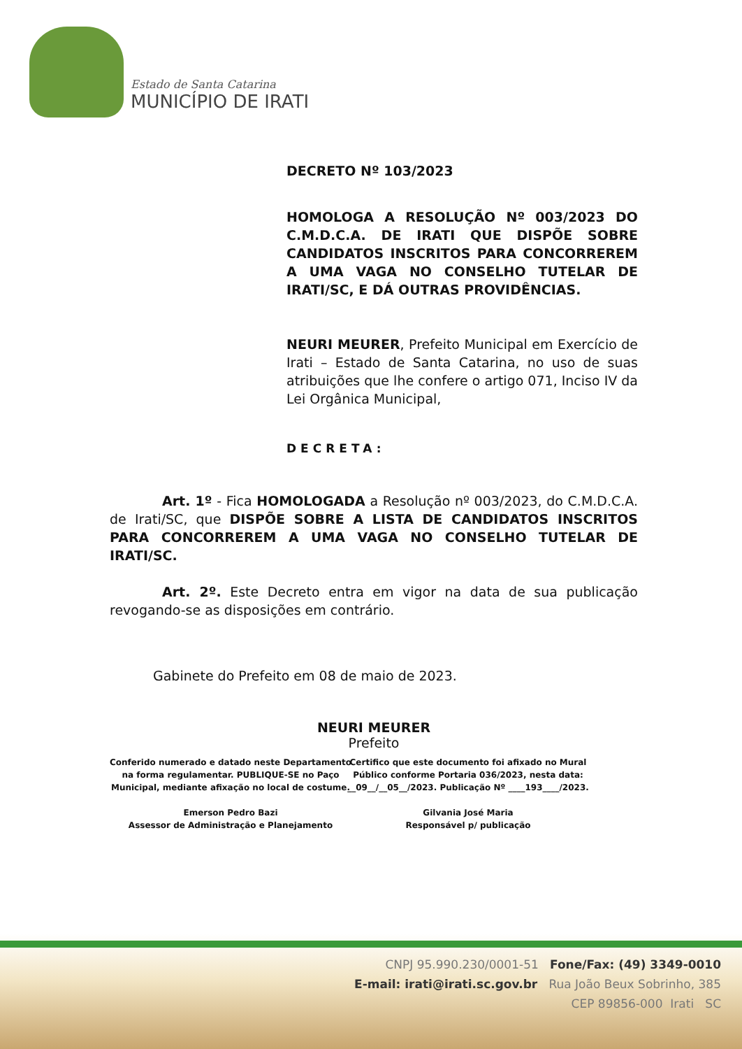Estado de Santa Catarina
MUNICÍPIO DE IRATI
DECRETO Nº 103/2023
HOMOLOGA A RESOLUÇÃO Nº 003/2023 DO C.M.D.C.A. DE IRATI QUE DISPÕE SOBRE CANDIDATOS INSCRITOS PARA CONCORREREM A UMA VAGA NO CONSELHO TUTELAR DE IRATI/SC, E DÁ OUTRAS PROVIDÊNCIAS.
NEURI MEURER, Prefeito Municipal em Exercício de Irati – Estado de Santa Catarina, no uso de suas atribuições que lhe confere o artigo 071, Inciso IV da Lei Orgânica Municipal,
DECRETA:
Art. 1º - Fica HOMOLOGADA a Resolução nº 003/2023, do C.M.D.C.A. de Irati/SC, que DISPÕE SOBRE A LISTA DE CANDIDATOS INSCRITOS PARA CONCORREREM A UMA VAGA NO CONSELHO TUTELAR DE IRATI/SC.
Art. 2º. Este Decreto entra em vigor na data de sua publicação revogando-se as disposições em contrário.
Gabinete do Prefeito em 08 de maio de 2023.
NEURI MEURER
Prefeito
Conferido numerado e datado neste Departamento na forma regulamentar. PUBLIQUE-SE no Paço Municipal, mediante afixação no local de costume.
Emerson Pedro Bazi
Assessor de Administração e Planejamento
Certifico que este documento foi afixado no Mural Público conforme Portaria 036/2023, nesta data: __09__/__05__/2023. Publicação Nº ____193____/2023.
Gilvania José Maria
Responsável p/ publicação
CNPJ 95.990.230/0001-51 Fone/Fax: (49) 3349-0010
E-mail: irati@irati.sc.gov.br Rua João Beux Sobrinho, 385
CEP 89856-000 Irati SC